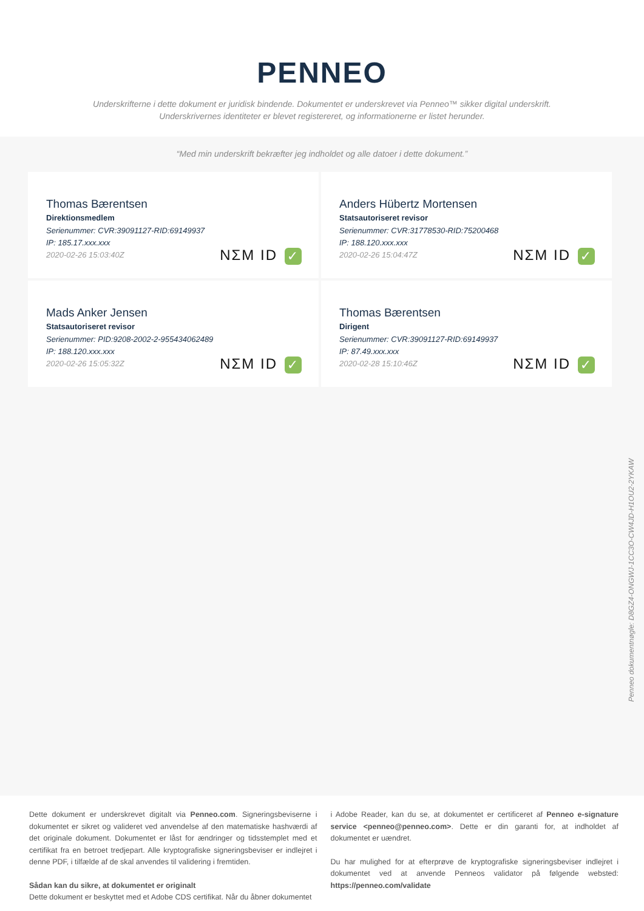PENNEO
Underskrifterne i dette dokument er juridisk bindende. Dokumentet er underskrevet via Penneo™ sikker digital underskrift.
Underskrivernes identiteter er blevet registereret, og informationerne er listet herunder.
“Med min underskrift bekræfter jeg indholdet og alle datoer i dette dokument.”
Thomas Bærentsen
Direktionsmedlem
Serienummer: CVR:39091127-RID:69149937
IP: 185.17.xxx.xxx
2020-02-26 15:03:40Z
NΣM ID ✓
Anders Hübertz Mortensen
Statsautoriseret revisor
Serienummer: CVR:31778530-RID:75200468
IP: 188.120.xxx.xxx
2020-02-26 15:04:47Z
NΣM ID ✓
Mads Anker Jensen
Statsautoriseret revisor
Serienummer: PID:9208-2002-2-955434062489
IP: 188.120.xxx.xxx
2020-02-26 15:05:32Z
NΣM ID ✓
Thomas Bærentsen
Dirigent
Serienummer: CVR:39091127-RID:69149937
IP: 87.49.xxx.xxx
2020-02-28 15:10:46Z
NΣM ID ✓
Penneo dokumentnøgle: D8GZ4-ONGWJ-1CC3O-CW4JD-H1OU2-2YKAW
Dette dokument er underskrevet digitalt via Penneo.com. Signeringsbeviserne i dokumentet er sikret og valideret ved anvendelse af den matematiske hashværdi af det originale dokument. Dokumentet er låst for ændringer og tidsstemplet med et certifikat fra en betroet tredjepart. Alle kryptografiske signeringsbeviser er indlejret i denne PDF, i tilfælde af de skal anvendes til validering i fremtiden.
Sådan kan du sikre, at dokumentet er originalt
Dette dokument er beskyttet med et Adobe CDS certifikat. Når du åbner dokumentet
i Adobe Reader, kan du se, at dokumentet er certificeret af Penneo e-signature service <penneo@penneo.com>. Dette er din garanti for, at indholdet af dokumentet er uændret.
Du har mulighed for at efterprøve de kryptografiske signeringsbeviser indlejret i dokumentet ved at anvende Penneos validator på følgende websted: https://penneo.com/validate